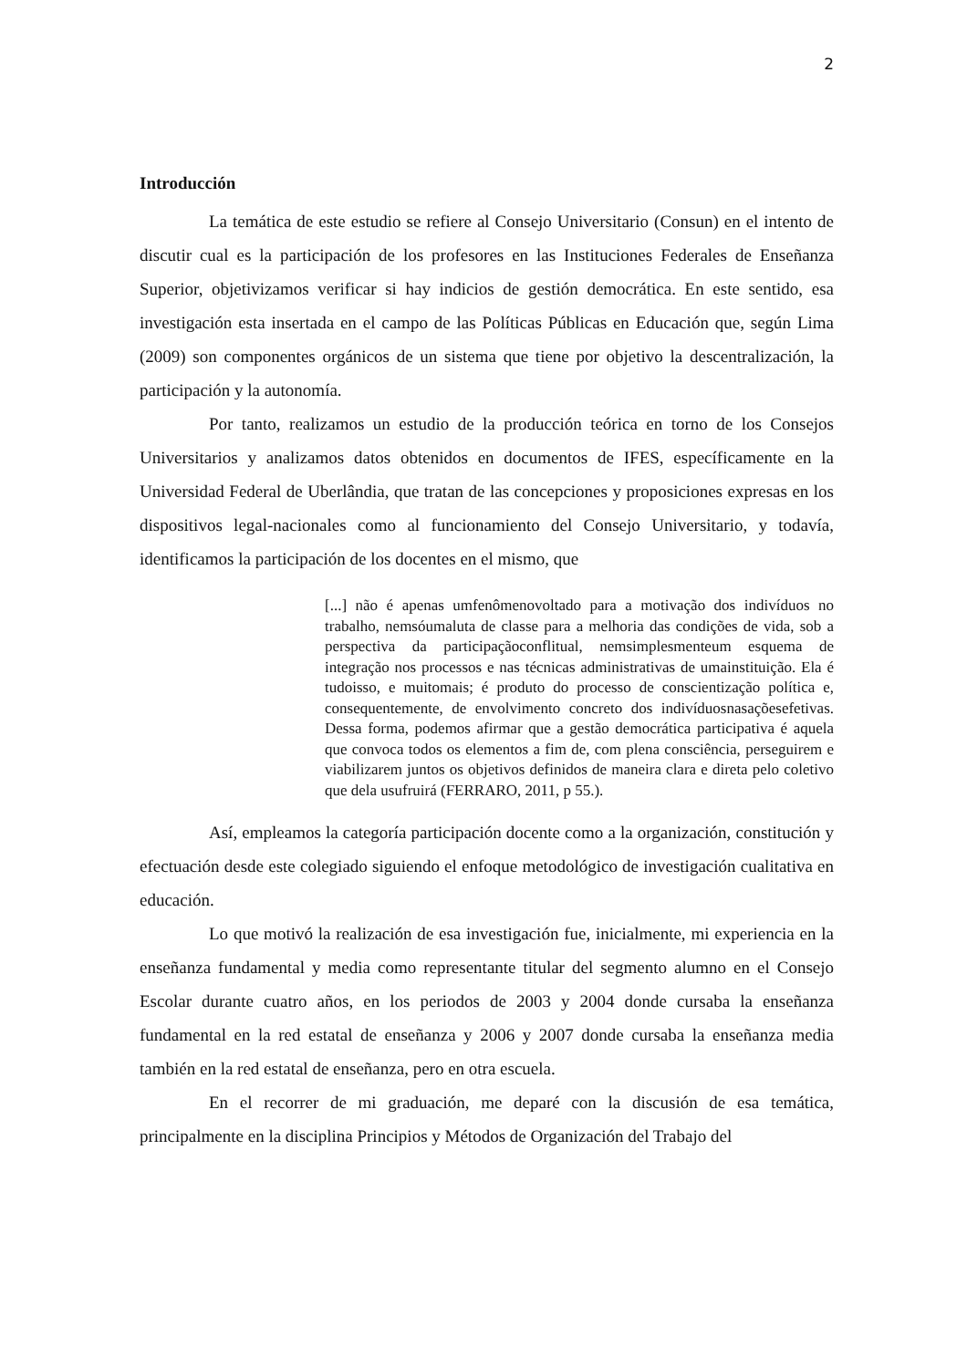2
Introducción
La temática de este estudio se refiere al Consejo Universitario (Consun) en el intento de discutir cual es la participación de los profesores en las Instituciones Federales de Enseñanza Superior, objetivizamos verificar si hay indicios de gestión democrática. En este sentido, esa investigación esta insertada en el campo de las Políticas Públicas en Educación que, según Lima (2009) son componentes orgánicos de un sistema que tiene por objetivo la descentralización, la participación y la autonomía.
Por tanto, realizamos un estudio de la producción teórica en torno de los Consejos Universitarios y analizamos datos obtenidos en documentos de IFES, específicamente en la Universidad Federal de Uberlândia, que tratan de las concepciones y proposiciones expresas en los dispositivos legal-nacionales como al funcionamiento del Consejo Universitario, y todavía, identificamos la participación de los docentes en el mismo, que
[...] não é apenas umfenômenovoltado para a motivação dos indivíduos no trabalho, nemsóumaluta de classe para a melhoria das condições de vida, sob a perspectiva da participaçãoconflitual, nemsimplesmenteum esquema de integração nos processos e nas técnicas administrativas de umainstituição. Ela é tudoisso, e muitomais; é produto do processo de conscientização política e, consequentemente, de envolvimento concreto dos indivíduosnasaçõesefetivas. Dessa forma, podemos afirmar que a gestão democrática participativa é aquela que convoca todos os elementos a fim de, com plena consciência, perseguirem e viabilizarem juntos os objetivos definidos de maneira clara e direta pelo coletivo que dela usufruirá (FERRARO, 2011, p 55.).
Así, empleamos la categoría participación docente como a la organización, constitución y efectuación desde este colegiado siguiendo el enfoque metodológico de investigación cualitativa en educación.
Lo que motivó la realización de esa investigación fue, inicialmente, mi experiencia en la enseñanza fundamental y media como representante titular del segmento alumno en el Consejo Escolar durante cuatro años, en los periodos de 2003 y 2004 donde cursaba la enseñanza fundamental en la red estatal de enseñanza y 2006 y 2007 donde cursaba la enseñanza media también en la red estatal de enseñanza, pero en otra escuela.
En el recorrer de mi graduación, me deparé con la discusión de esa temática, principalmente en la disciplina Principios y Métodos de Organización del Trabajo del